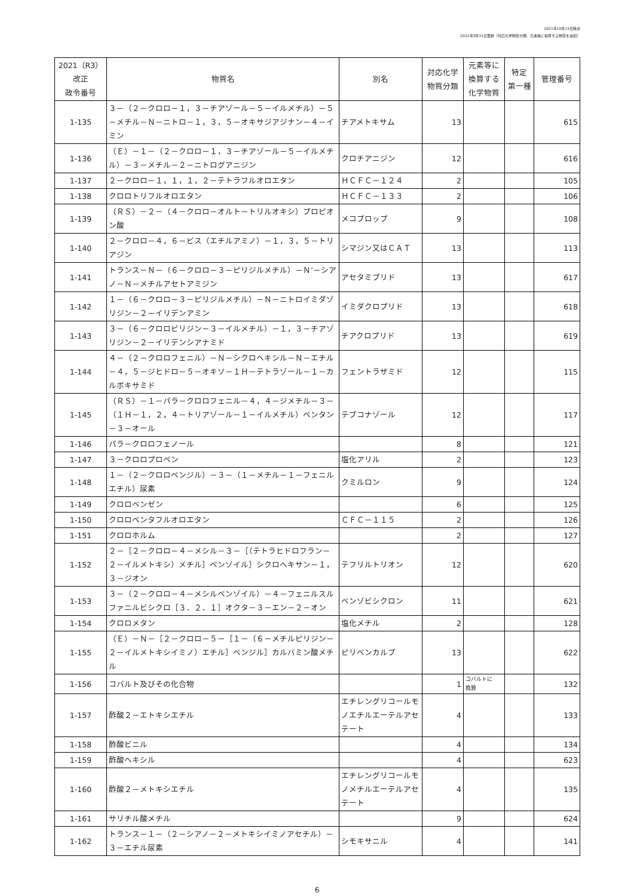2021年10月15日時点
2022年3月31日更新（対応化学物質分類、元素等に換算する物質を追加）
| 2021（R3） 改正 政令番号 | 物質名 | 別名 | 対応化学 物質分類 | 元素等に 換算する 化学物質 | 特定 第一種 | 管理番号 |
| --- | --- | --- | --- | --- | --- | --- |
| 1-135 | ３－（２－クロロ－１，３－チアゾール－５－イルメチル）－５－メチル－Ｎ－ニトロ－１，３，５－オキサジアジナン－４－イミン | チアメトキサム | 13 | | | 615 |
| 1-136 | （Ｅ）－１－（２－クロロ－１，３－チアゾール－５－イルメチル）－３－メチル－２－ニトログアニジン | クロチアニジン | 12 | | | 616 |
| 1-137 | ２－クロロ－１，１，１，２－テトラフルオロエタン | ＨＣＦＣ－１２４ | 2 | | | 105 |
| 1-138 | クロロトリフルオロエタン | ＨＣＦＣ－１３３ | 2 | | | 106 |
| 1-139 | （ＲＳ）－２－（４－クロロ－オルト－トリルオキシ）プロピオン酸 | メコプロップ | 9 | | | 108 |
| 1-140 | ２－クロロ－４，６－ビス（エチルアミノ）－１，３，５－トリアジン | シマジン又はＣＡＴ | 13 | | | 113 |
| 1-141 | トランス－Ｎ－（６－クロロ－３－ピリジルメチル）－Ｎ’－シアノ－Ｎ－メチルアセトアミジン | アセタミプリド | 13 | | | 617 |
| 1-142 | １－（６－クロロ－３－ピリジルメチル）－Ｎ－ニトロイミダゾリジン－２－イリデンアミン | イミダクロプリド | 13 | | | 618 |
| 1-143 | ３－（６－クロロピリジン－３－イルメチル）－１，３－チアゾリジン－２－イリデンシアナミド | チアクロプリド | 13 | | | 619 |
| 1-144 | ４－（２－クロロフェニル）－Ｎ－シクロヘキシル－Ｎ－エチル－４，５－ジヒドロ－５－オキソ－１Ｈ－テトラゾール－１－カルボキサミド | フェントラザミド | 12 | | | 115 |
| 1-145 | （ＲＳ）－１－パラ－クロロフェニル－４，４－ジメチル－３－（１Ｈ－１，２，４－トリアゾール－１－イルメチル）ペンタン－３－オール | テブコナゾール | 12 | | | 117 |
| 1-146 | パラ－クロロフェノール | | 8 | | | 121 |
| 1-147 | ３－クロロプロペン | 塩化アリル | 2 | | | 123 |
| 1-148 | １－（２－クロロベンジル）－３－（１－メチル－１－フェニルエチル）尿素 | クミルロン | 9 | | | 124 |
| 1-149 | クロロベンゼン | | 6 | | | 125 |
| 1-150 | クロロペンタフルオロエタン | ＣＦＣ－１１５ | 2 | | | 126 |
| 1-151 | クロロホルム | | 2 | | | 127 |
| 1-152 | ２－［２－クロロ－４－メシル－３－［（テトラヒドロフラン－２－イルメトキシ）メチル］ベンゾイル］シクロヘキサン－１，３－ジオン | テフリルトリオン | 12 | | | 620 |
| 1-153 | ３－（２－クロロ－４－メシルベンゾイル）－４－フェニルスルファニルビシクロ［３．２．１］オクタ－３－エン－２－オン | ベンゾビシクロン | 11 | | | 621 |
| 1-154 | クロロメタン | 塩化メチル | 2 | | | 128 |
| 1-155 | （Ｅ）－Ｎ－［２－クロロ－５－［１－（６－メチルピリジン－２－イルメトキシイミノ）エチル］ベンジル］カルバミン酸メチル | ピリベンカルブ | 13 | | | 622 |
| 1-156 | コバルト及びその化合物 | | 1 | コバルトに 換算 | | 132 |
| 1-157 | 酢酸２－エトキシエチル | エチレングリコールモノエチルエーテルアセテート | 4 | | | 133 |
| 1-158 | 酢酸ビニル | | 4 | | | 134 |
| 1-159 | 酢酸ヘキシル | | 4 | | | 623 |
| 1-160 | 酢酸２－メトキシエチル | エチレングリコールモノメチルエーテルアセテート | 4 | | | 135 |
| 1-161 | サリチル酸メチル | | 9 | | | 624 |
| 1-162 | トランス－１－（２－シアノ－２－メトキシイミノアセチル）－３－エチル尿素 | シモキサニル | 4 | | | 141 |
6